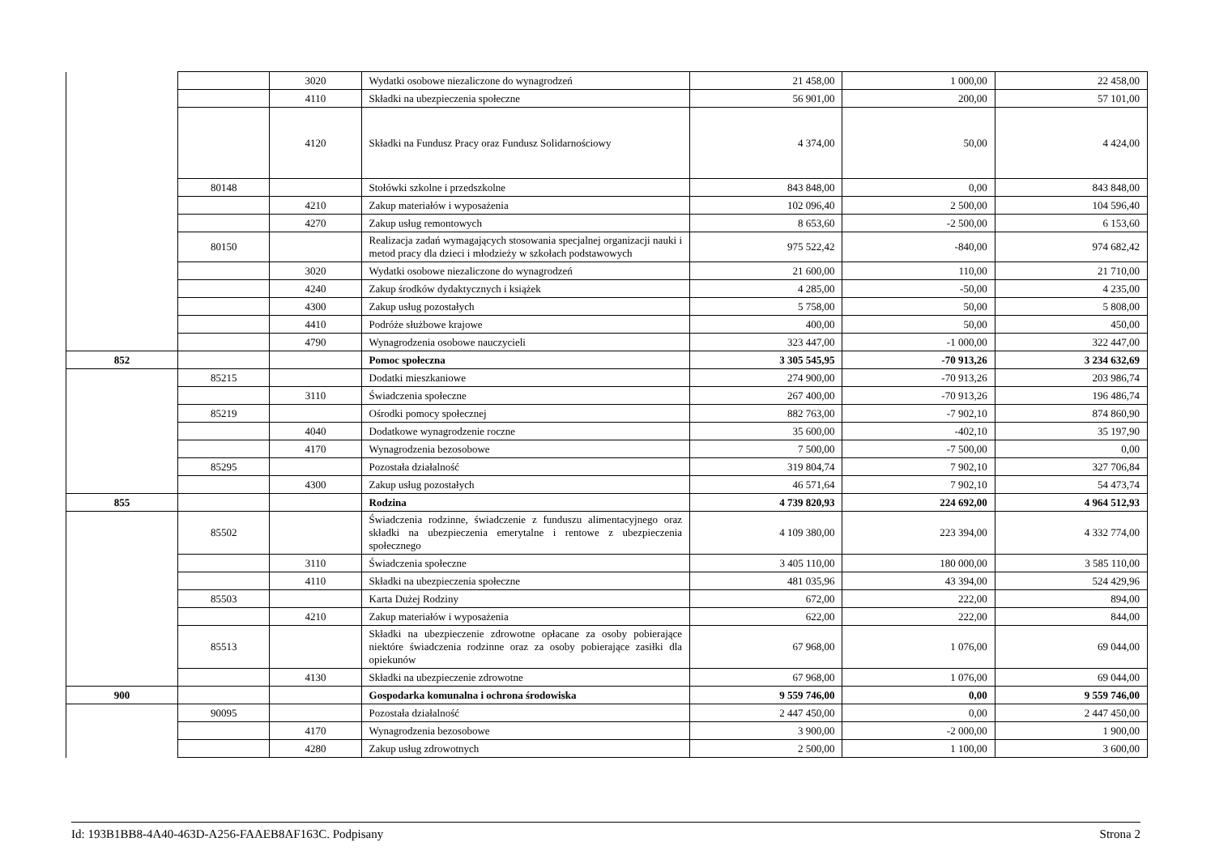| | | 3020 | Wydatki osobowe niezaliczone do wynagrodzeń | 21 458,00 | 1 000,00 | 22 458,00 |
| | | 4110 | Składki na ubezpieczenia społeczne | 56 901,00 | 200,00 | 57 101,00 |
| | | 4120 | Składki na Fundusz Pracy oraz Fundusz Solidarnościowy | 4 374,00 | 50,00 | 4 424,00 |
| | 80148 | | Stołówki szkolne i przedszkolne | 843 848,00 | 0,00 | 843 848,00 |
| | | 4210 | Zakup materiałów i wyposażenia | 102 096,40 | 2 500,00 | 104 596,40 |
| | | 4270 | Zakup usług remontowych | 8 653,60 | -2 500,00 | 6 153,60 |
| | 80150 | | Realizacja zadań wymagających stosowania specjalnej organizacji nauki i metod pracy dla dzieci i młodzieży w szkołach podstawowych | 975 522,42 | -840,00 | 974 682,42 |
| | | 3020 | Wydatki osobowe niezaliczone do wynagrodzeń | 21 600,00 | 110,00 | 21 710,00 |
| | | 4240 | Zakup środków dydaktycznych i książek | 4 285,00 | -50,00 | 4 235,00 |
| | | 4300 | Zakup usług pozostałych | 5 758,00 | 50,00 | 5 808,00 |
| | | 4410 | Podróże służbowe krajowe | 400,00 | 50,00 | 450,00 |
| | | 4790 | Wynagrodzenia osobowe nauczycieli | 323 447,00 | -1 000,00 | 322 447,00 |
| 852 | | | Pomoc społeczna | 3 305 545,95 | -70 913,26 | 3 234 632,69 |
| | 85215 | | Dodatki mieszkaniowe | 274 900,00 | -70 913,26 | 203 986,74 |
| | | 3110 | Świadczenia społeczne | 267 400,00 | -70 913,26 | 196 486,74 |
| | 85219 | | Ośrodki pomocy społecznej | 882 763,00 | -7 902,10 | 874 860,90 |
| | | 4040 | Dodatkowe wynagrodzenie roczne | 35 600,00 | -402,10 | 35 197,90 |
| | | 4170 | Wynagrodzenia bezosobowe | 7 500,00 | -7 500,00 | 0,00 |
| | 85295 | | Pozostała działalność | 319 804,74 | 7 902,10 | 327 706,84 |
| | | 4300 | Zakup usług pozostałych | 46 571,64 | 7 902,10 | 54 473,74 |
| 855 | | | Rodzina | 4 739 820,93 | 224 692,00 | 4 964 512,93 |
| | 85502 | | Świadczenia rodzinne, świadczenie z funduszu alimentacyjnego oraz składki na ubezpieczenia emerytalne i rentowe z ubezpieczenia społecznego | 4 109 380,00 | 223 394,00 | 4 332 774,00 |
| | | 3110 | Świadczenia społeczne | 3 405 110,00 | 180 000,00 | 3 585 110,00 |
| | | 4110 | Składki na ubezpieczenia społeczne | 481 035,96 | 43 394,00 | 524 429,96 |
| | 85503 | | Karta Dużej Rodziny | 672,00 | 222,00 | 894,00 |
| | | 4210 | Zakup materiałów i wyposażenia | 622,00 | 222,00 | 844,00 |
| | 85513 | | Składki na ubezpieczenie zdrowotne opłacane za osoby pobierające niektóre świadczenia rodzinne oraz za osoby pobierające zasiłki dla opiekunów | 67 968,00 | 1 076,00 | 69 044,00 |
| | | 4130 | Składki na ubezpieczenie zdrowotne | 67 968,00 | 1 076,00 | 69 044,00 |
| 900 | | | Gospodarka komunalna i ochrona środowiska | 9 559 746,00 | 0,00 | 9 559 746,00 |
| | 90095 | | Pozostała działalność | 2 447 450,00 | 0,00 | 2 447 450,00 |
| | | 4170 | Wynagrodzenia bezosobowe | 3 900,00 | -2 000,00 | 1 900,00 |
| | | 4280 | Zakup usług zdrowotnych | 2 500,00 | 1 100,00 | 3 600,00 |
Id: 193B1BB8-4A40-463D-A256-FAAEB8AF163C. Podpisany Strona 2